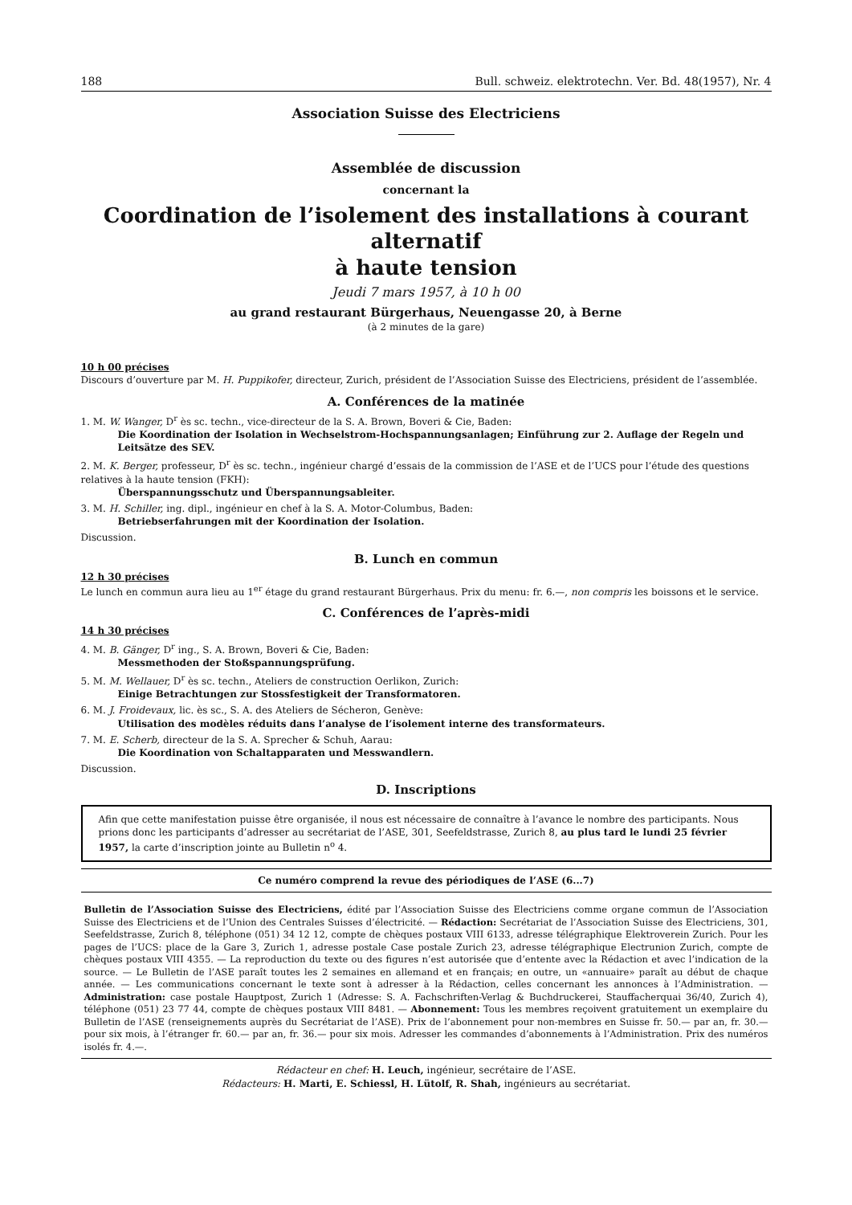188 Bull. schweiz. elektrotechn. Ver. Bd. 48(1957), Nr. 4
Association Suisse des Electriciens
Assemblée de discussion
concernant la
Coordination de l’isolement des installations à courant alternatif
à haute tension
Jeudi 7 mars 1957, à 10 h 00
au grand restaurant Bürgerhaus, Neuengasse 20, à Berne
(à 2 minutes de la gare)
10 h 00 précises
Discours d’ouverture par M. H. Puppikofer, directeur, Zurich, président de l’Association Suisse des Electriciens, président de l’assemblée.
A. Conférences de la matinée
1. M. W. Wanger, D<sup>r</sup> ès sc. techn., vice-directeur de la S. A. Brown, Boveri & Cie, Baden:
Die Koordination der Isolation in Wechselstrom-Hochspannungsanlagen; Einführung zur 2. Auflage der Regeln und Leitsätze des SEV.
2. M. K. Berger, professeur, D<sup>r</sup> ès sc. techn., ingénieur chargé d’essais de la commission de l’ASE et de l’UCS pour l’étude des questions relatives à la haute tension (FKH):
Überspannungsschutz und Überspannungsableiter.
3. M. H. Schiller, ing. dipl., ingénieur en chef à la S. A. Motor-Columbus, Baden:
Betriebserfahrungen mit der Koordination der Isolation.
Discussion.
B. Lunch en commun
12 h 30 précises
Le lunch en commun aura lieu au 1<sup>er</sup> étage du grand restaurant Bürgerhaus. Prix du menu: fr. 6.—, non compris les boissons et le service.
C. Conférences de l’après-midi
14 h 30 précises
4. M. B. Gänger, D<sup>r</sup> ing., S. A. Brown, Boveri & Cie, Baden:
Messmethoden der Stoßspannungsprüfung.
5. M. M. Wellauer, D<sup>r</sup> ès sc. techn., Ateliers de construction Oerlikon, Zurich:
Einige Betrachtungen zur Stossfestigkeit der Transformatoren.
6. M. J. Froidevaux, lic. ès sc., S. A. des Ateliers de Sécheron, Genève:
Utilisation des modèles réduits dans l’analyse de l’isolement interne des transformateurs.
7. M. E. Scherb, directeur de la S. A. Sprecher & Schuh, Aarau:
Die Koordination von Schaltapparaten und Messwandlern.
Discussion.
D. Inscriptions
Afin que cette manifestation puisse être organisée, il nous est nécessaire de connaître à l’avance le nombre des participants. Nous prions donc les participants d’adresser au secrétariat de l’ASE, 301, Seefeldstrasse, Zurich 8, au plus tard le lundi 25 février 1957, la carte d’inscription jointe au Bulletin n<sup>o</sup> 4.
Ce numéro comprend la revue des périodiques de l’ASE (6...7)
Bulletin de l’Association Suisse des Electriciens, édité par l’Association Suisse des Electriciens comme organe commun de l’Association Suisse des Electriciens et de l’Union des Centrales Suisses d’électricité. — Rédaction: Secrétariat de l’Association Suisse des Electriciens, 301, Seefeldstrasse, Zurich 8, téléphone (051) 34 12 12, compte de chèques postaux VIII 6133, adresse télégraphique Elektroverein Zurich. Pour les pages de l’UCS: place de la Gare 3, Zurich 1, adresse postale Case postale Zurich 23, adresse télégraphique Electrunion Zurich, compte de chèques postaux VIII 4355. — La reproduction du texte ou des figures n’est autorisée que d’entente avec la Rédaction et avec l’indication de la source. — Le Bulletin de l’ASE paraît toutes les 2 semaines en allemand et en français; en outre, un «annuaire» paraît au début de chaque année. — Les communications concernant le texte sont à adresser à la Rédaction, celles concernant les annonces à l’Administration. — Administration: case postale Hauptpost, Zurich 1 (Adresse: S. A. Fachschriften-Verlag & Buchdruckerei, Stauffacherquai 36/40, Zurich 4), téléphone (051) 23 77 44, compte de chèques postaux VIII 8481. — Abonnement: Tous les membres reçoivent gratuitement un exemplaire du Bulletin de l’ASE (renseignements auprès du Secrétariat de l’ASE). Prix de l’abonnement pour non-membres en Suisse fr. 50.— par an, fr. 30.— pour six mois, à l’étranger fr. 60.— par an, fr. 36.— pour six mois. Adresser les commandes d’abonnements à l’Administration. Prix des numéros isolés fr. 4.—.
Rédacteur en chef: H. Leuch, ingénieur, secrétaire de l’ASE.
Rédacteurs: H. Marti, E. Schiessl, H. Lütolf, R. Shah, ingénieurs au secrétariat.